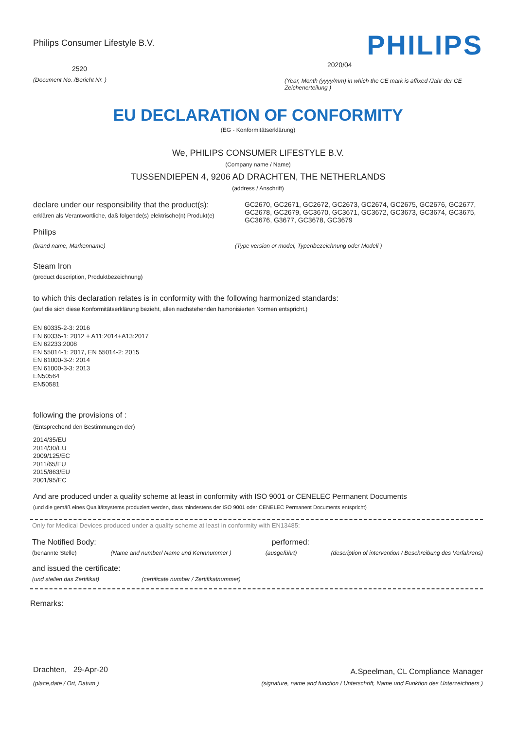Philips Consumer Lifestyle B.V.
2520
(Document No. /Bericht Nr. )
PHILIPS
2020/04
(Year, Month (yyyy/mm) in which the CE mark is affixed /Jahr der CE Zeichenerteilung )
EU DECLARATION OF CONFORMITY
(EG - Konformitätserklärung)
We, PHILIPS CONSUMER LIFESTYLE B.V.
(Company name / Name)
TUSSENDIEPEN 4, 9206 AD DRACHTEN, THE NETHERLANDS
(address / Anschrift)
declare under our responsibility that the product(s):
erklären als Verantwortliche, daß folgende(s) elektrische(n) Produkt(e)
GC2670, GC2671, GC2672, GC2673, GC2674, GC2675, GC2676, GC2677, GC2678, GC2679, GC3670, GC3671, GC3672, GC3673, GC3674, GC3675, GC3676, G3677, GC3678, GC3679
Philips
(brand name, Markenname) (Type version or model, Typenbezeichnung oder Modell )
Steam Iron
(product description, Produktbezeichnung)
to which this declaration relates is in conformity with the following harmonized standards:
(auf die sich diese Konformitätserklärung bezieht, allen nachstehenden hamonisierten Normen entspricht.)
EN 60335-2-3: 2016
EN 60335-1: 2012 + A11:2014+A13:2017
EN 62233:2008
EN 55014-1: 2017, EN 55014-2: 2015
EN 61000-3-2: 2014
EN 61000-3-3: 2013
EN50564
EN50581
following the provisions of :
(Entsprechend den Bestimmungen der)
2014/35/EU
2014/30/EU
2009/125/EC
2011/65/EU
2015/863/EU
2001/95/EC
And are produced under a quality scheme at least in conformity with ISO 9001 or CENELEC Permanent Documents
(und die gemäß eines Qualitätsystems produziert werden, dass mindestens der ISO 9001 oder CENELEC Permanent Documents entspricht)
Only for Medical Devices produced under a quality scheme at least in conformity with EN13485:
The Notified Body: performed:
(benannte Stelle) (Name and number/ Name und Kennnummer ) (ausgeführt) (description of intervention / Beschreibung des Verfahrens)
and issued the certificate:
(und stellen das Zertifikat) (certificate number / Zertifikatnummer)
Remarks:
Drachten, 29-Apr-20
(place,date / Ort, Datum )
A.Speelman, CL Compliance Manager
(signature, name and function / Unterschrift, Name und Funktion des Unterzeichners )